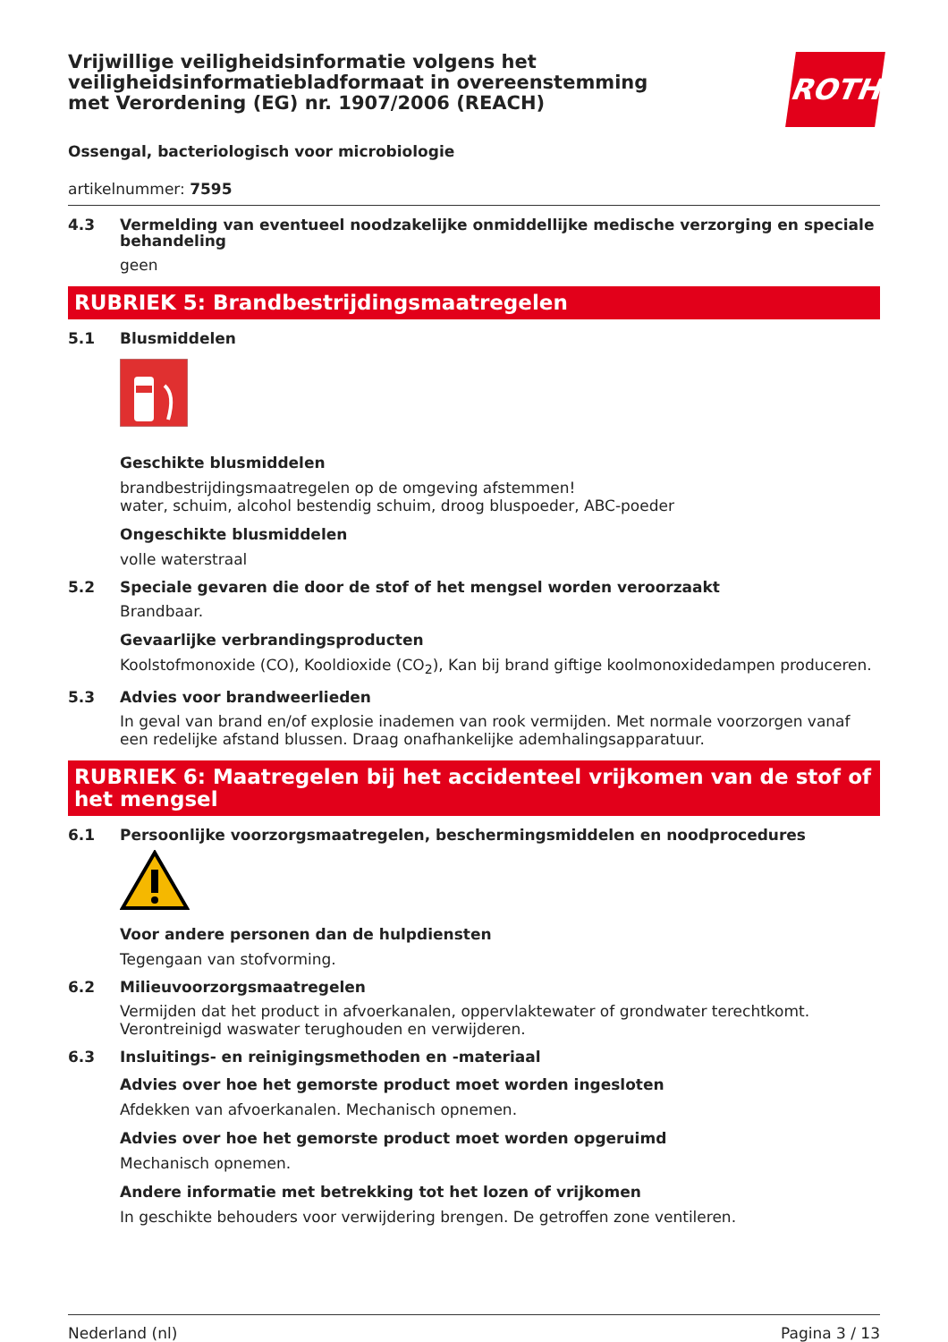Vrijwillige veiligheidsinformatie volgens het veiligheidsinformatiebladformaat in overeenstemming met Verordening (EG) nr. 1907/2006 (REACH)
ROTH
Ossengal, bacteriologisch voor microbiologie
artikelnummer: 7595
4.3 Vermelding van eventueel noodzakelijke onmiddellijke medische verzorging en speciale behandeling
geen
RUBRIEK 5: Brandbestrijdingsmaatregelen
5.1 Blusmiddelen
Geschikte blusmiddelen
brandbestrijdingsmaatregelen op de omgeving afstemmen!
water, schuim, alcohol bestendig schuim, droog bluspoeder, ABC-poeder
Ongeschikte blusmiddelen
volle waterstraal
5.2 Speciale gevaren die door de stof of het mengsel worden veroorzaakt
Brandbaar.
Gevaarlijke verbrandingsproducten
Koolstofmonoxide (CO), Kooldioxide (CO<sub>2</sub>), Kan bij brand giftige koolmonoxidedampen produceren.
5.3 Advies voor brandweerlieden
In geval van brand en/of explosie inademen van rook vermijden. Met normale voorzorgen vanaf een redelijke afstand blussen. Draag onafhankelijke ademhalingsapparatuur.
RUBRIEK 6: Maatregelen bij het accidenteel vrijkomen van de stof of het mengsel
6.1 Persoonlijke voorzorgsmaatregelen, beschermingsmiddelen en noodprocedures
Voor andere personen dan de hulpdiensten
Tegengaan van stofvorming.
6.2 Milieuvoorzorgsmaatregelen
Vermijden dat het product in afvoerkanalen, oppervlaktewater of grondwater terechtkomt. Verontreinigd waswater terughouden en verwijderen.
6.3 Insluitings- en reinigingsmethoden en -materiaal
Advies over hoe het gemorste product moet worden ingesloten
Afdekken van afvoerkanalen. Mechanisch opnemen.
Advies over hoe het gemorste product moet worden opgeruimd
Mechanisch opnemen.
Andere informatie met betrekking tot het lozen of vrijkomen
In geschikte behouders voor verwijdering brengen. De getroffen zone ventileren.
Nederland (nl) Pagina 3 / 13